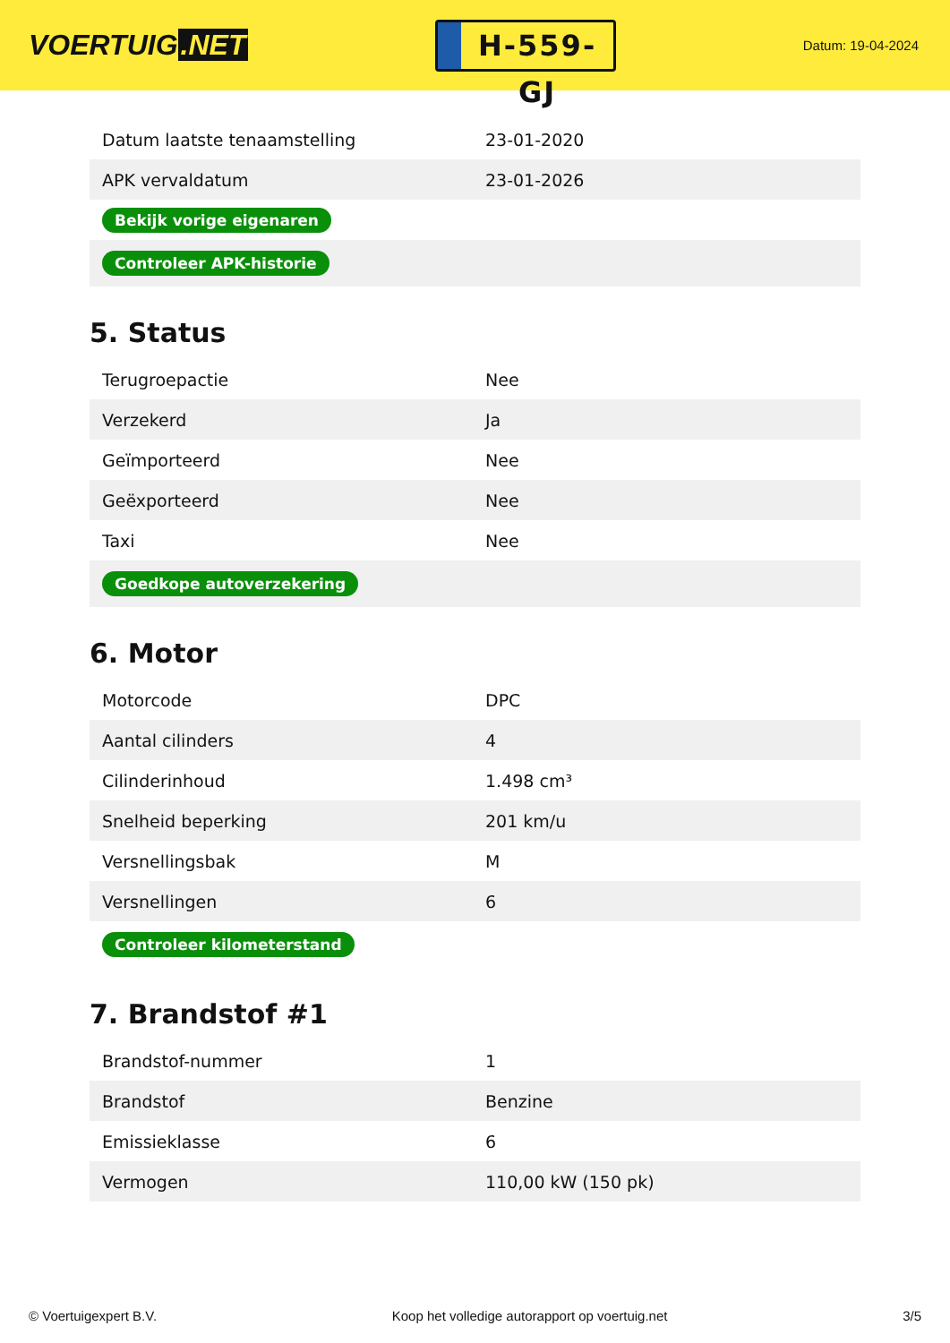VOERTUIG.NET
H-559-GJ
Datum: 19-04-2024
| Datum laatste tenaamstelling | 23-01-2020 |
| APK vervaldatum | 23-01-2026 |
| Bekijk vorige eigenaren | |
| Controleer APK-historie | |
5. Status
| Terugroepactie | Nee |
| Verzekerd | Ja |
| Geïmporteerd | Nee |
| Geëxporteerd | Nee |
| Taxi | Nee |
| Goedkope autoverzekering | |
6. Motor
| Motorcode | DPC |
| Aantal cilinders | 4 |
| Cilinderinhoud | 1.498 cm³ |
| Snelheid beperking | 201 km/u |
| Versnellingsbak | M |
| Versnellingen | 6 |
| Controleer kilometerstand | |
7. Brandstof #1
| Brandstof-nummer | 1 |
| Brandstof | Benzine |
| Emissieklasse | 6 |
| Vermogen | 110,00 kW (150 pk) |
© Voertuigexpert B.V. Koop het volledige autorapport op voertuig.net 3/5